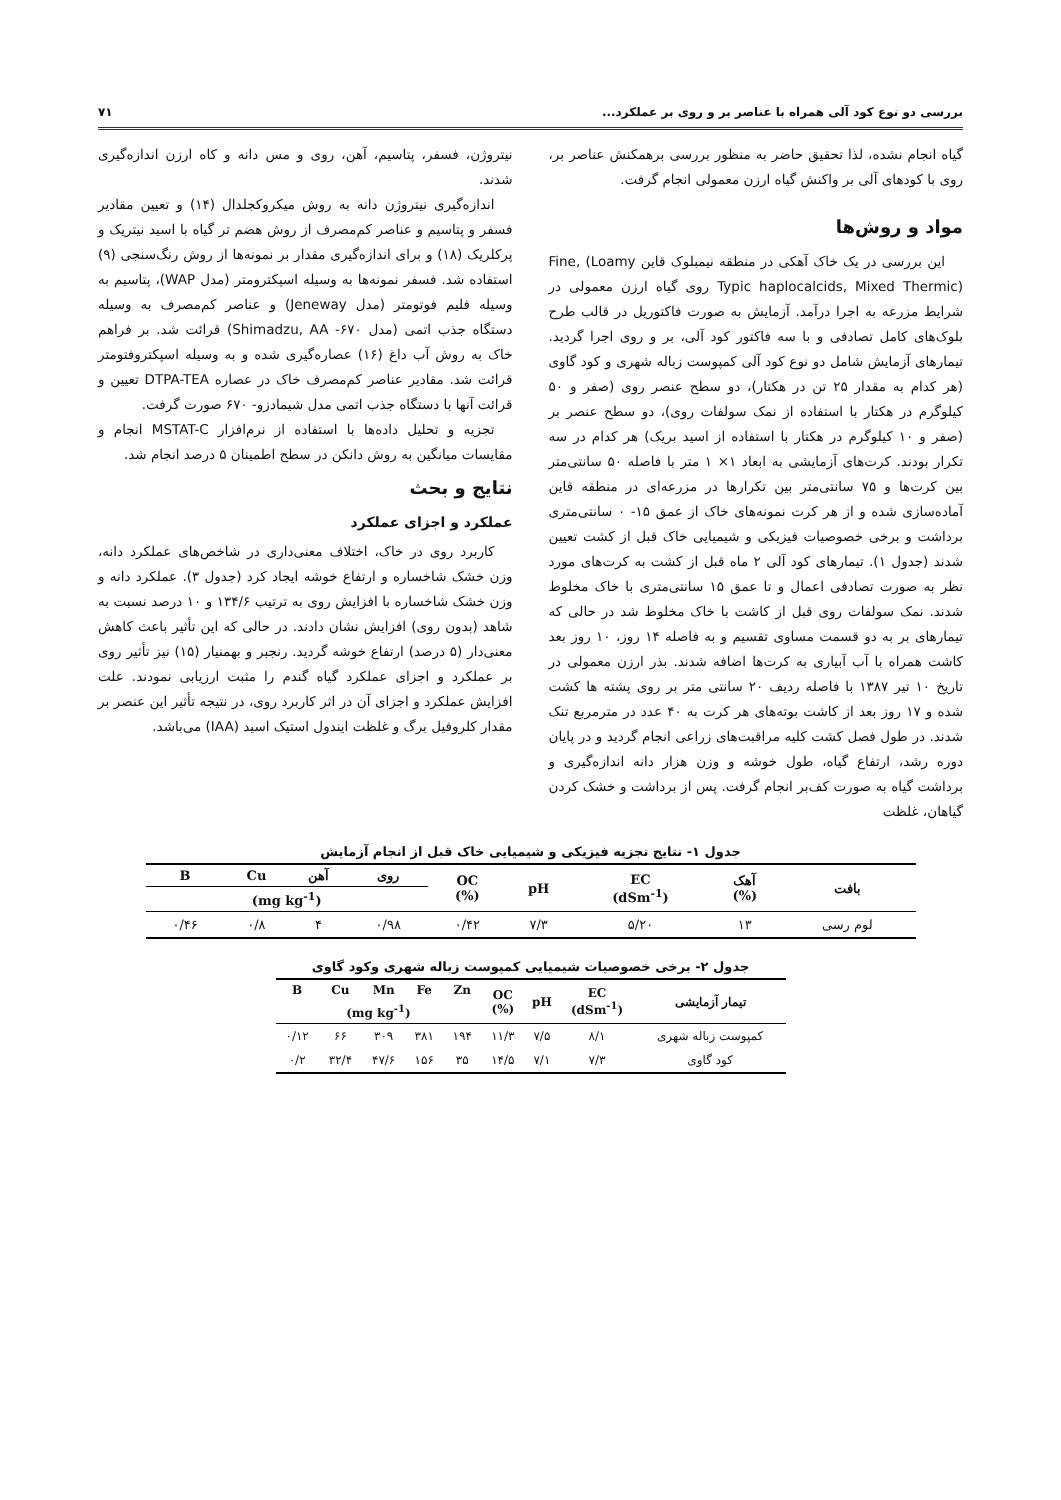بررسی دو نوع کود آلی همراه با عناصر بر و روی بر عملکرد... ۷۱
گیاه انجام نشده، لذا تحقیق حاضر به منظور بررسی برهمکنش عناصر بر، روی با کودهای آلی بر واکنش گیاه ارزن معمولی انجام گرفت.
مواد و روش‌ها
این بررسی در یک خاک آهکی در منطقه نیمبلوک قاین Fine, (Loamy Typic haplocalcids, Mixed Thermic) روی گیاه ارزن معمولی در شرایط مزرعه به اجرا درآمد. آزمایش به صورت فاکتوریل در قالب طرح بلوک‌های کامل تصادفی و با سه فاکتور کود آلی، بر و روی اجرا گردید. تیمارهای آزمایش شامل دو نوع کود آلی کمپوست زباله شهری و کود گاوی (هر کدام به مقدار ۲۵ تن در هکتار)، دو سطح عنصر روی (صفر و ۵۰ کیلوگرم در هکتار با استفاده از نمک سولفات روی)، دو سطح عنصر بر (صفر و ۱۰ کیلوگرم در هکتار با استفاده از اسید بریک) هر کدام در سه تکرار بودند. کرت‌های آزمایشی به ابعاد ۱× ۱ متر با فاصله ۵۰ سانتی‌متر بین کرت‌ها و ۷۵ سانتی‌متر بین تکرارها در مزرعه‌ای در منطقه قاین آماده‌سازی شده و از هر کرت نمونه‌های خاک از عمق ۱۵- ۰ سانتی‌متری برداشت و برخی خصوصیات فیزیکی و شیمیایی خاک قبل از کشت تعیین شدند (جدول ۱). تیمارهای کود آلی ۲ ماه قبل از کشت به کرت‌های مورد نظر به صورت تصادفی اعمال و تا عمق ۱۵ سانتی‌متری با خاک مخلوط شدند. نمک سولفات روی قبل از کاشت با خاک مخلوط شد در حالی که تیمارهای بر به دو قسمت مساوی تقسیم و به فاصله ۱۴ روز، ۱۰ روز بعد کاشت همراه با آب آبیاری به کرت‌ها اضافه شدند. بذر ارزن معمولی در تاریخ ۱۰ تیر ۱۳۸۷ با فاصله ردیف ۲۰ سانتی متر بر روی پشته ها کشت شده و ۱۷ روز بعد از کاشت بوته‌های هر کرت به ۴۰ عدد در مترمربع تنک شدند. در طول فصل کشت کلیه مراقبت‌های زراعی انجام گردید و در پایان دوره رشد، ارتفاع گیاه، طول خوشه و وزن هزار دانه اندازه‌گیری و برداشت گیاه به صورت کف‌بر انجام گرفت. پس از برداشت و خشک کردن گیاهان، غلظت
نیتروژن، فسفر، پتاسیم، آهن، روی و مس دانه و کاه ارزن اندازه‌گیری شدند.
اندازه‌گیری نیتروژن دانه به روش میکروکجلدال (۱۴) و تعیین مقادیر فسفر و پتاسیم و عناصر کم‌مصرف از روش هضم تر گیاه با اسید نیتریک و پرکلریک (۱۸) و برای اندازه‌گیری مقدار بر نمونه‌ها از روش رنگ‌سنجی (۹) استفاده شد. فسفر نمونه‌ها به وسیله اسپکترومتر (مدل WAP)، پتاسیم به وسیله فلیم فوتومتر (مدل Jeneway) و عناصر کم‌مصرف به وسیله دستگاه جذب اتمی (مدل ۶۷۰- Shimadzu, AA) قرائت شد. بر فراهم خاک به روش آب داغ (۱۶) عصاره‌گیری شده و به وسیله اسپکتروفتومتر قرائت شد. مقادیر عناصر کم‌مصرف خاک در عصاره DTPA-TEA تعیین و قرائت آنها با دستگاه جذب اتمی مدل شیمادزو- ۶۷۰ صورت گرفت.
تجزیه و تحلیل داده‌ها با استفاده از نرم‌افزار MSTAT-C انجام و مقایسات میانگین به روش دانکن در سطح اطمینان ۵ درصد انجام شد.
نتایج و بحث
عملکرد و اجزای عملکرد
کاربرد روی در خاک، اختلاف معنی‌داری در شاخص‌های عملکرد دانه، وزن خشک شاخساره و ارتفاع خوشه ایجاد کرد (جدول ۳). عملکرد دانه و وزن خشک شاخساره با افزایش روی به ترتیب ۱۳۴/۶ و ۱۰ درصد نسبت به شاهد (بدون روی) افزایش نشان دادند. در حالی که این تأثیر باعث کاهش معنی‌دار (۵ درصد) ارتفاع خوشه گردید. رنجبر و بهمنیار (۱۵) نیز تأثیر روی بر عملکرد و اجزای عملکرد گیاه گندم را مثبت ارزیابی نمودند. علت افزایش عملکرد و اجزای آن در اثر کاربرد روی، در نتیجه تأثیر این عنصر بر مقدار کلروفیل برگ و غلظت ایندول استیک اسید (IAA) می‌باشد.
جدول ۱- نتایج تجزیه فیزیکی و شیمیایی خاک قبل از انجام آزمایش
| بافت | آهک (%) | EC (dSm<sup>-1</sup>) | pH | OC (%) | روی | آهن | Cu | B |
| --- | --- | --- | --- | --- | --- | --- | --- | --- |
| | | | | | (mg kg<sup>-1</sup>) | | | |
| لوم رسی | ۱۳ | ۵/۲۰ | ۷/۳ | ۰/۴۲ | ۰/۹۸ | ۴ | ۰/۸ | ۰/۴۶ |
جدول ۲- برخی خصوصیات شیمیایی کمپوست زباله شهری وکود گاوی
| تیمار آزمایشی | EC (dSm<sup>-1</sup>) | pH | OC (%) | Zn | Fe | Mn | Cu | B |
| --- | --- | --- | --- | --- | --- | --- | --- | --- |
| | | | | (mg kg<sup>-1</sup>) | | | | |
| کمپوست زباله شهری | ۸/۱ | ۷/۵ | ۱۱/۳ | ۱۹۴ | ۳۸۱ | ۳۰۹ | ۶۶ | ۰/۱۲ |
| کود گاوی | ۷/۳ | ۷/۱ | ۱۴/۵ | ۳۵ | ۱۵۶ | ۴۷/۶ | ۳۲/۴ | ۰/۲ |